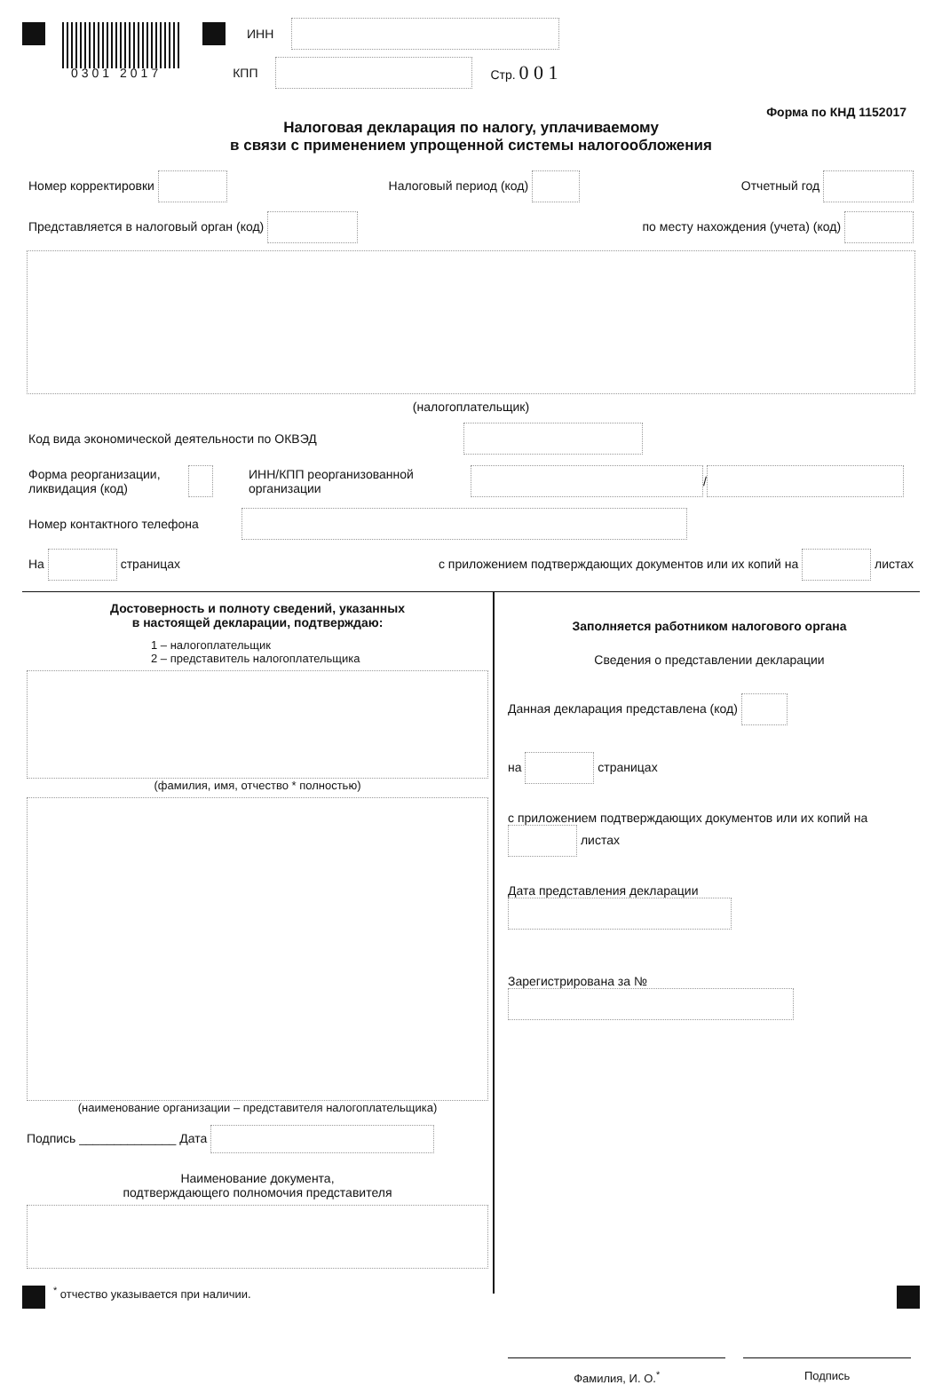ИНН
0301 2017 КПП Стр. 0 0 1
Форма по КНД 1152017
Налоговая декларация по налогу, уплачиваемому
в связи с применением упрощенной системы налогообложения
Номер корректировки Налоговый период (код) Отчетный год
Представляется в налоговый орган (код) по месту нахождения (учета) (код)
(налогоплательщик)
Код вида экономической деятельности по ОКВЭД
Форма реорганизации,
ликвидация (код) ИНН/КПП реорганизованной
организации /
Номер контактного телефона
На страницах с приложением подтверждающих документов или их копий на листах
Достоверность и полноту сведений, указанных
в настоящей декларации, подтверждаю:
1 – налогоплательщик
2 – представитель налогоплательщика
(фамилия, имя, отчество * полностью)
(наименование организации – представителя налогоплательщика)
Подпись ______________ Дата
Наименование документа,
подтверждающего полномочия представителя
<sup>*</sup> отчество указывается при наличии.
Заполняется работником налогового органа
Сведения о представлении декларации
Данная декларация представлена (код)
на страницах
с приложением подтверждающих документов или их копий на листах
Дата представления декларации
Зарегистрирована за №
Фамилия, И. О.<sup>*</sup> Подпись